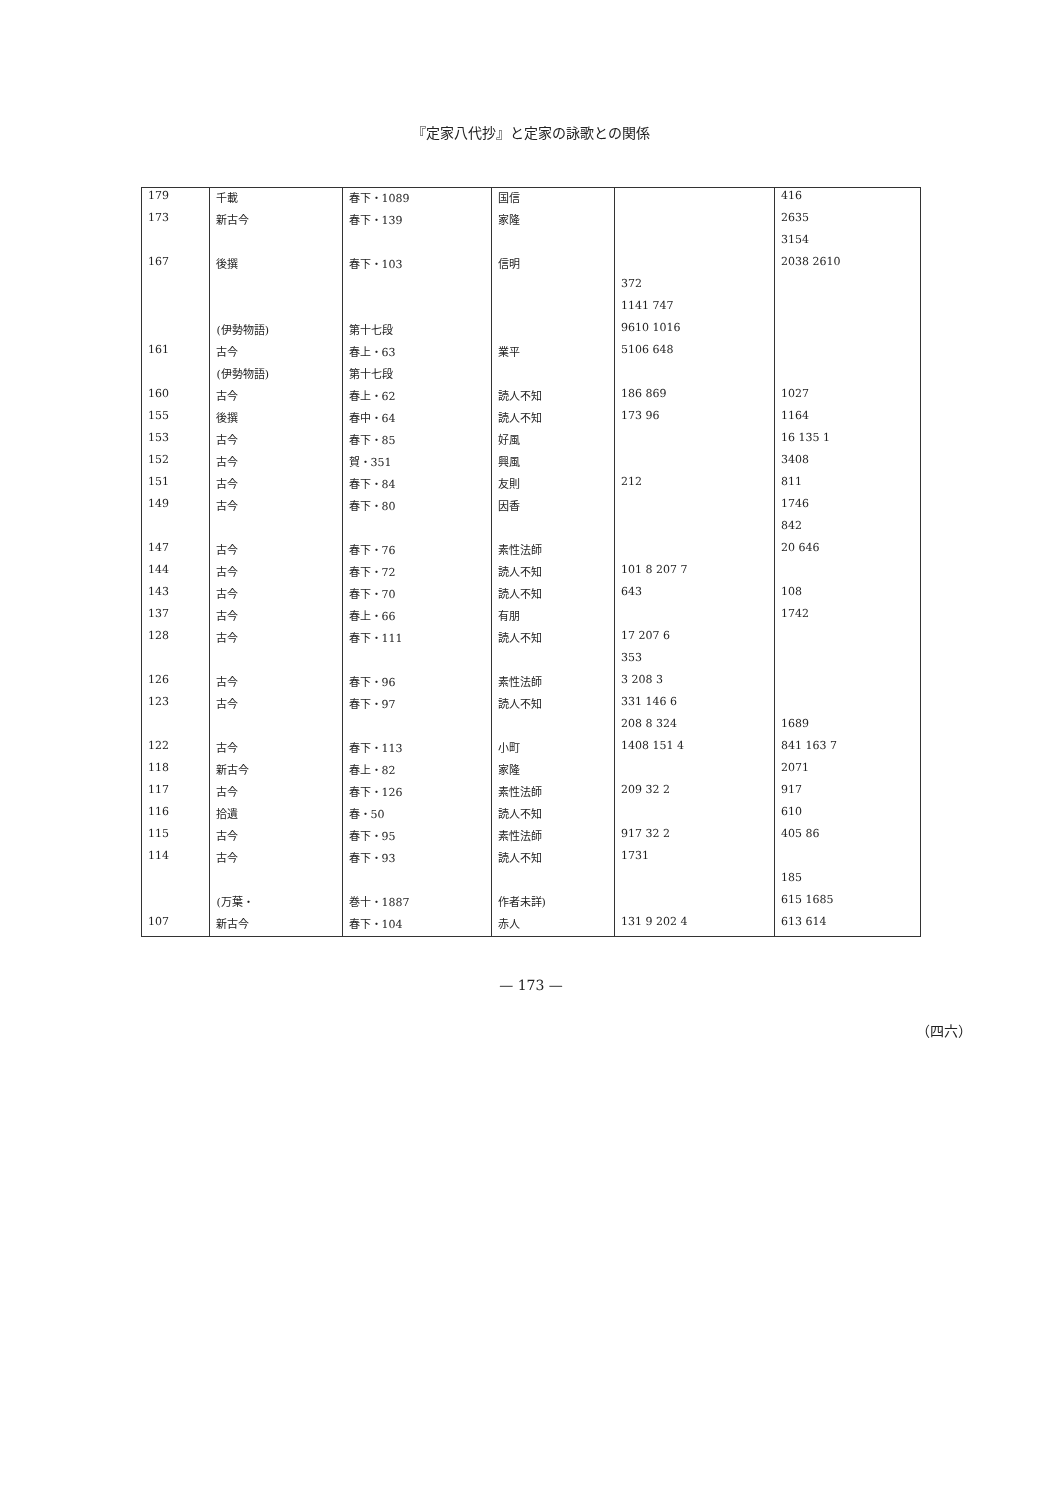『定家八代抄』と定家の詠歌との関係
| 179 | 千載 | 春下・1089 | 国信 | | 416 |
| 173 | 新古今 | 春下・139 | 家隆 | | 2635 |
| | | | | | 3154 |
| 167 | 後撰 | 春下・103 | 信明 | | 2038 2610 |
| | | | | 372 | |
| | | | | 1141 747 | |
| | (伊勢物語) | 第十七段 | | 9610 1016 | |
| 161 | 古今 | 春上・63 | 業平 | 5106 648 | |
| | (伊勢物語) | 第十七段 | | | |
| 160 | 古今 | 春上・62 | 読人不知 | 186 869 | 1027 |
| 155 | 後撰 | 春中・64 | 読人不知 | 173 96 | 1164 |
| 153 | 古今 | 春下・85 | 好風 | | 16 135 1 |
| 152 | 古今 | 賀・351 | 興風 | | 3408 |
| 151 | 古今 | 春下・84 | 友則 | 212 | 811 |
| 149 | 古今 | 春下・80 | 因香 | | 1746 |
| | | | | | 842 |
| 147 | 古今 | 春下・76 | 素性法師 | | 20 646 |
| 144 | 古今 | 春下・72 | 読人不知 | 101 8 207 7 | |
| 143 | 古今 | 春下・70 | 読人不知 | 643 | 108 |
| 137 | 古今 | 春上・66 | 有朋 | | 1742 |
| 128 | 古今 | 春下・111 | 読人不知 | 17 207 6 | |
| | | | | 353 | |
| 126 | 古今 | 春下・96 | 素性法師 | 3 208 3 | |
| 123 | 古今 | 春下・97 | 読人不知 | 331 146 6 | |
| | | | | 208 8 324 | 1689 |
| 122 | 古今 | 春下・113 | 小町 | 1408 151 4 | 841 163 7 |
| 118 | 新古今 | 春上・82 | 家隆 | | 2071 |
| 117 | 古今 | 春下・126 | 素性法師 | 209 32 2 | 917 |
| 116 | 拾遺 | 春・50 | 読人不知 | | 610 |
| 115 | 古今 | 春下・95 | 素性法師 | 917 32 2 | 405 86 |
| 114 | 古今 | 春下・93 | 読人不知 | 1731 | |
| | | | | | 185 |
| | (万葉・ | 巻十・1887 | 作者未詳) | | 615 1685 |
| 107 | 新古今 | 春下・104 | 赤人 | 131 9 202 4 | 613 614 |
（四六）
— 173 —